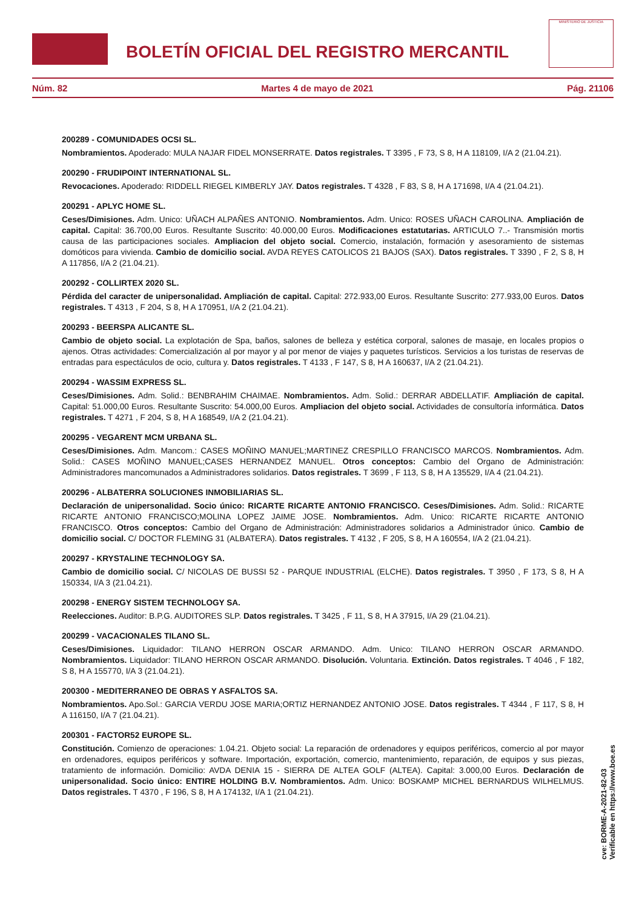BOLETÍN OFICIAL DEL REGISTRO MERCANTIL
MINISTERIO DE JUSTICIA
Núm. 82 Martes 4 de mayo de 2021 Pág. 21106
200289 - COMUNIDADES OCSI SL.
Nombramientos. Apoderado: MULA NAJAR FIDEL MONSERRATE. Datos registrales. T 3395 , F 73, S 8, H A 118109, I/A 2 (21.04.21).
200290 - FRUDIPOINT INTERNATIONAL SL.
Revocaciones. Apoderado: RIDDELL RIEGEL KIMBERLY JAY. Datos registrales. T 4328 , F 83, S 8, H A 171698, I/A 4 (21.04.21).
200291 - APLYC HOME SL.
Ceses/Dimisiones. Adm. Unico: UÑACH ALPAÑES ANTONIO. Nombramientos. Adm. Unico: ROSES UÑACH CAROLINA. Ampliación de capital. Capital: 36.700,00 Euros. Resultante Suscrito: 40.000,00 Euros. Modificaciones estatutarias. ARTICULO 7..- Transmisión mortis causa de las participaciones sociales. Ampliacion del objeto social. Comercio, instalación, formación y asesoramiento de sistemas domóticos para vivienda. Cambio de domicilio social. AVDA REYES CATOLICOS 21 BAJOS (SAX). Datos registrales. T 3390 , F 2, S 8, H A 117856, I/A 2 (21.04.21).
200292 - COLLIRTEX 2020 SL.
Pérdida del caracter de unipersonalidad. Ampliación de capital. Capital: 272.933,00 Euros. Resultante Suscrito: 277.933,00 Euros. Datos registrales. T 4313 , F 204, S 8, H A 170951, I/A 2 (21.04.21).
200293 - BEERSPA ALICANTE SL.
Cambio de objeto social. La explotación de Spa, baños, salones de belleza y estética corporal, salones de masaje, en locales propios o ajenos. Otras actividades: Comercialización al por mayor y al por menor de viajes y paquetes turísticos. Servicios a los turistas de reservas de entradas para espectáculos de ocio, cultura y. Datos registrales. T 4133 , F 147, S 8, H A 160637, I/A 2 (21.04.21).
200294 - WASSIM EXPRESS SL.
Ceses/Dimisiones. Adm. Solid.: BENBRAHIM CHAIMAE. Nombramientos. Adm. Solid.: DERRAR ABDELLATIF. Ampliación de capital. Capital: 51.000,00 Euros. Resultante Suscrito: 54.000,00 Euros. Ampliacion del objeto social. Actividades de consultoría informática. Datos registrales. T 4271 , F 204, S 8, H A 168549, I/A 2 (21.04.21).
200295 - VEGARENT MCM URBANA SL.
Ceses/Dimisiones. Adm. Mancom.: CASES MOÑINO MANUEL;MARTINEZ CRESPILLO FRANCISCO MARCOS. Nombramientos. Adm. Solid.: CASES MOÑINO MANUEL;CASES HERNANDEZ MANUEL. Otros conceptos: Cambio del Organo de Administración: Administradores mancomunados a Administradores solidarios. Datos registrales. T 3699 , F 113, S 8, H A 135529, I/A 4 (21.04.21).
200296 - ALBATERRA SOLUCIONES INMOBILIARIAS SL.
Declaración de unipersonalidad. Socio único: RICARTE RICARTE ANTONIO FRANCISCO. Ceses/Dimisiones. Adm. Solid.: RICARTE RICARTE ANTONIO FRANCISCO;MOLINA LOPEZ JAIME JOSE. Nombramientos. Adm. Unico: RICARTE RICARTE ANTONIO FRANCISCO. Otros conceptos: Cambio del Organo de Administración: Administradores solidarios a Administrador único. Cambio de domicilio social. C/ DOCTOR FLEMING 31 (ALBATERA). Datos registrales. T 4132 , F 205, S 8, H A 160554, I/A 2 (21.04.21).
200297 - KRYSTALINE TECHNOLOGY SA.
Cambio de domicilio social. C/ NICOLAS DE BUSSI 52 - PARQUE INDUSTRIAL (ELCHE). Datos registrales. T 3950 , F 173, S 8, H A 150334, I/A 3 (21.04.21).
200298 - ENERGY SISTEM TECHNOLOGY SA.
Reelecciones. Auditor: B.P.G. AUDITORES SLP. Datos registrales. T 3425 , F 11, S 8, H A 37915, I/A 29 (21.04.21).
200299 - VACACIONALES TILANO SL.
Ceses/Dimisiones. Liquidador: TILANO HERRON OSCAR ARMANDO. Adm. Unico: TILANO HERRON OSCAR ARMANDO. Nombramientos. Liquidador: TILANO HERRON OSCAR ARMANDO. Disolución. Voluntaria. Extinción. Datos registrales. T 4046 , F 182, S 8, H A 155770, I/A 3 (21.04.21).
200300 - MEDITERRANEO DE OBRAS Y ASFALTOS SA.
Nombramientos. Apo.Sol.: GARCIA VERDU JOSE MARIA;ORTIZ HERNANDEZ ANTONIO JOSE. Datos registrales. T 4344 , F 117, S 8, H A 116150, I/A 7 (21.04.21).
200301 - FACTOR52 EUROPE SL.
Constitución. Comienzo de operaciones: 1.04.21. Objeto social: La reparación de ordenadores y equipos periféricos, comercio al por mayor en ordenadores, equipos periféricos y software. Importación, exportación, comercio, mantenimiento, reparación, de equipos y sus piezas, tratamiento de información. Domicilio: AVDA DENIA 15 - SIERRA DE ALTEA GOLF (ALTEA). Capital: 3.000,00 Euros. Declaración de unipersonalidad. Socio único: ENTIRE HOLDING B.V. Nombramientos. Adm. Unico: BOSKAMP MICHEL BERNARDUS WILHELMUS. Datos registrales. T 4370 , F 196, S 8, H A 174132, I/A 1 (21.04.21).
cve: BORME-A-2021-82-03
Verificable en https://www.boe.es